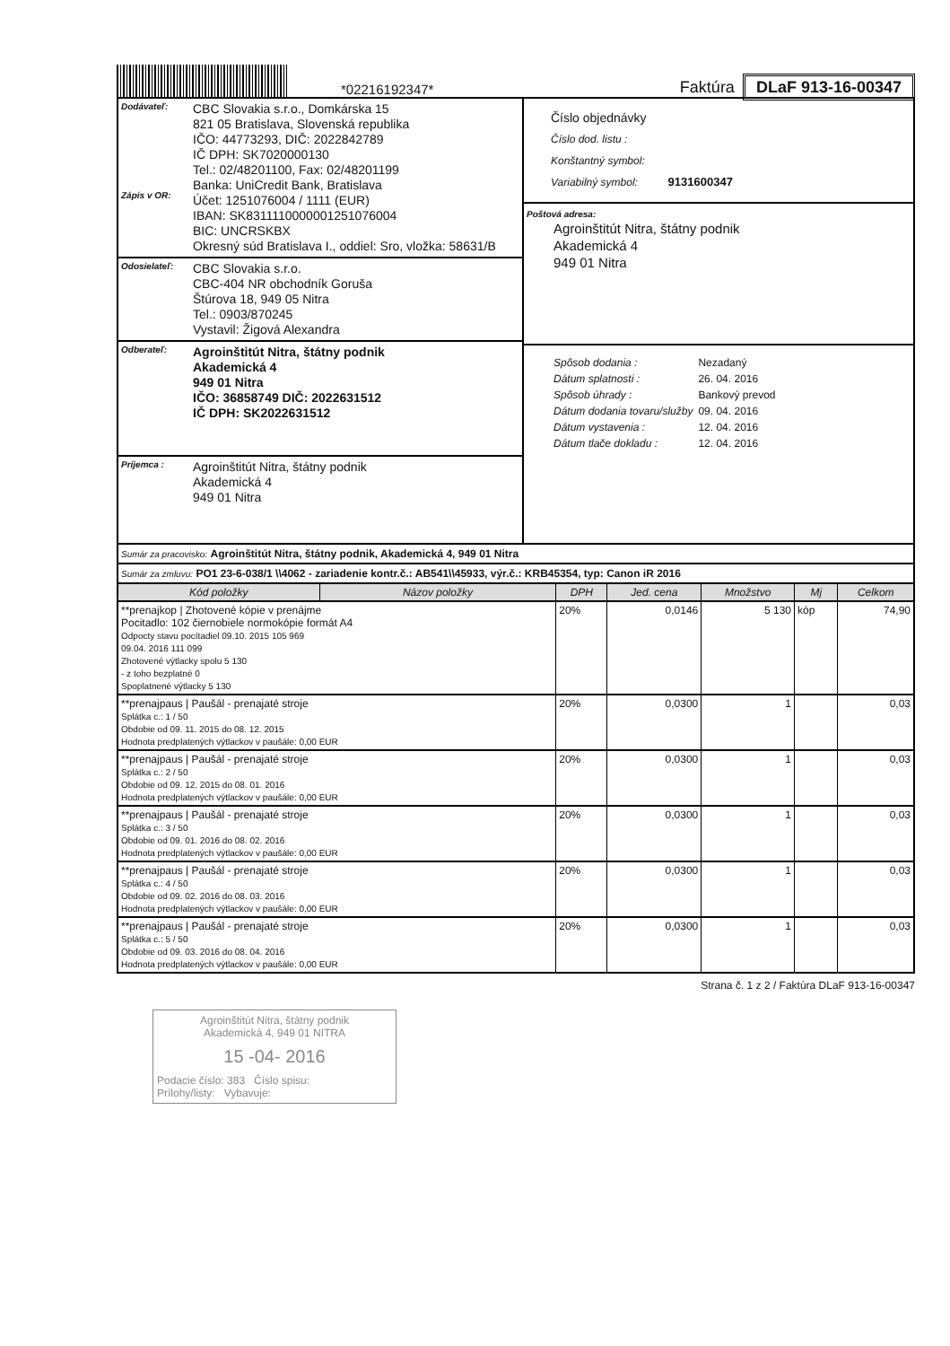*02216192347*
Faktúra DLaF 913-16-00347
Dodávateľ:
Zápis v OR:
CBC Slovakia s.r.o., Domkárska 15
821 05 Bratislava, Slovenská republika
IČO: 44773293, DIČ: 2022842789
IČ DPH: SK7020000130
Tel.: 02/48201100, Fax: 02/48201199
Banka: UniCredit Bank, Bratislava
Účet: 1251076004 / 1111 (EUR)
IBAN: SK8311110000001251076004
BIC: UNCRSKBX
Okresný súd Bratislava I., oddiel: Sro, vložka: 58631/B
Odosielateľ:
CBC Slovakia s.r.o.
CBC-404 NR obchodník Goruša
Štúrova 18, 949 05 Nitra
Tel.: 0903/870245
Vystavil: Žigová Alexandra
Odberateľ:
Agroinštitút Nitra, štátny podnik
Akademická 4
949 01 Nitra
IČO: 36858749 DIČ: 2022631512
IČ DPH: SK2022631512
Príjemca :
Agroinštitút Nitra, štátny podnik
Akademická 4
949 01 Nitra
Číslo objednávky
Číslo dod. listu :
Konštantný symbol:
Variabilný symbol: 9131600347
Poštová adresa:
Agroinštitút Nitra, štátny podnik
Akademická 4
949 01 Nitra
| Spôsob dodania : | Nezadaný |
| Dátum splatnosti : | 26. 04. 2016 |
| Spôsob úhrady : | Bankový prevod |
| Dátum dodania tovaru/služby | 09. 04. 2016 |
| Dátum vystavenia : | 12. 04. 2016 |
| Dátum tlače dokladu : | 12. 04. 2016 |
Sumár za pracovisko: Agroinštitút Nitra, štátny podnik, Akademická 4, 949 01 Nitra
Sumár za zmluvu: PO1 23-6-038/1 \\4062 - zariadenie kontr.č.: AB541\\45933, výr.č.: KRB45354, typ: Canon iR 2016
| Kód položky | Názov položky | DPH | Jed. cena | Množstvo | Mj | Celkom |
| --- | --- | --- | --- | --- | --- | --- |
| **prenajkop / Zhotovené kópie v prenájme Pocitadlo: 102 čiernobiele normokópie formát A4 Odpocty stavu pocítadiel 09.10. 2015 105 969 09.04. 2016 111 099 Zhotovené výtlacky spolu 5 130 - z toho bezplatné 0 Spoplatnené výtlacky 5 130 | | 20% | 0,0146 | 5 130 | kóp | 74,90 |
| **prenajpaus / Paušál - prenajaté stroje Splátka c.: 1 / 50 Obdobie od 09. 11. 2015 do 08. 12. 2015 Hodnota predplatených výtlackov v paušále: 0,00 EUR | | 20% | 0,0300 | 1 | | 0,03 |
| **prenajpaus / Paušál - prenajaté stroje Splátka c.: 2 / 50 Obdobie od 09. 12. 2015 do 08. 01. 2016 Hodnota predplatených výtlackov v paušále: 0,00 EUR | | 20% | 0,0300 | 1 | | 0,03 |
| **prenajpaus / Paušál - prenajaté stroje Splátka c.: 3 / 50 Obdobie od 09. 01. 2016 do 08. 02. 2016 Hodnota predplatených výtlackov v paušále: 0,00 EUR | | 20% | 0,0300 | 1 | | 0,03 |
| **prenajpaus / Paušál - prenajaté stroje Splátka c.: 4 / 50 Obdobie od 09. 02. 2016 do 08. 03. 2016 Hodnota predplatených výtlackov v paušále: 0,00 EUR | | 20% | 0,0300 | 1 | | 0,03 |
| **prenajpaus / Paušál - prenajaté stroje Splátka c.: 5 / 50 Obdobie od 09. 03. 2016 do 08. 04. 2016 Hodnota predplatených výtlackov v paušále: 0,00 EUR | | 20% | 0,0300 | 1 | | 0,03 |
Strana č. 1 z 2 / Faktúra DLaF 913-16-00347
Agroinštitút Nitra, štátny podnik
Akademická 4, 949 01 NITRA
15 -04- 2016
Podacie číslo: 383 Číslo spisu:
Prílohy/listy: Vybavuje: